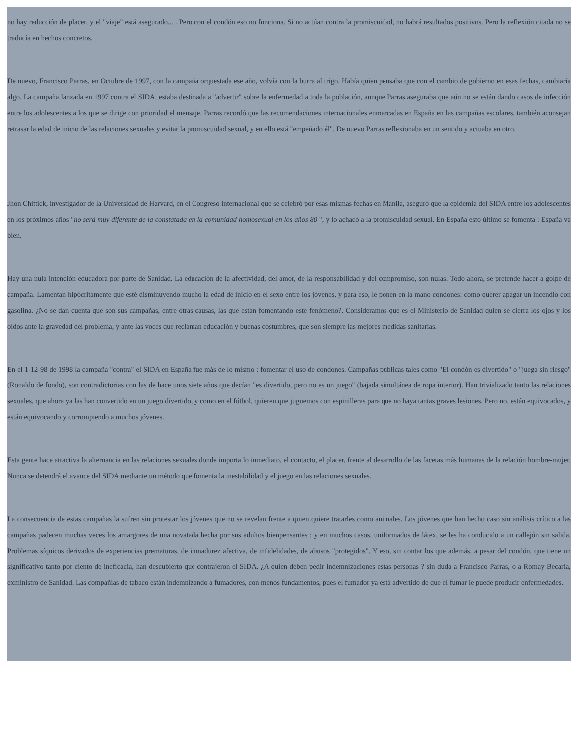no hay reducción de placer, y el "viaje" está asegurado... . Pero con el condón eso no funciona. Si no actúan contra la promiscuidad, no habrá resultados positivos. Pero la reflexión citada no se traducía en hechos concretos.
De nuevo, Francisco Parras, en Octubre de 1997, con la campaña orquestada ese año, volvía con la burra al trigo. Había quien pensaba que con el cambio de gobierno en esas fechas, cambiaría algo. La campaña lanzada en 1997 contra el SIDA, estaba destinada a "advertir" sobre la enfermedad a toda la población, aunque Parras aseguraba que aún no se están dando casos de infección entre los adolescentes a los que se dirige con prioridad el mensaje. Parras recordó que las recomendaciones internacionales enmarcadas en España en las campañas escolares, también aconsejan retrasar la edad de inicio de las relaciones sexuales y evitar la promiscuidad sexual, y en ello está "empeñado él". De nuevo Parras reflexionaba en un sentido y actuaba en otro.
Jhon Chittick, investigador de la Universidad de Harvard, en el Congreso internacional que se celebró por esas mismas fechas en Manila, aseguró que la epidemia del SIDA entre los adolescentes en los próximos años "no será muy diferente de la constatada en la comunidad homosexual en los años 80 ", y lo achacó a la promiscuidad sexual. En España esto último se fomenta : España va bien.
Hay una nula intención educadora por parte de Sanidad. La educación de la afectividad, del amor, de la responsabilidad y del compromiso, son nulas. Todo ahora, se pretende hacer a golpe de campaña. Lamentan hipócritamente que esté disminuyendo mucho la edad de inicio en el sexo entre los jóvenes, y para eso, le ponen en la mano condones: como querer apagar un incendio con gasolina. ¿No se dan cuenta que son sus campañas, entre otras causas, las que están fomentando este fenómeno?. Consideramos que es el Ministerio de Sanidad quien se cierra los ojos y los oídos ante la gravedad del problema, y ante las voces que reclaman educación y buenas costumbres, que son siempre las mejores medidas sanitarias.
En el 1-12-98 de 1998 la campaña "contra" el SIDA en España fue más de lo mismo : fomentar el uso de condones. Campañas publicas tales como "El condón es divertido" o "juega sin riesgo" (Ronaldo de fondo), son contradictorias con las de hace unos siete años que decían "es divertido, pero no es un juego" (bajada simultánea de ropa interior). Han trivializado tanto las relaciones sexuales, que ahora ya las han convertido en un juego divertido, y como en el fútbol, quieren que juguemos con espinilleras para que no haya tantas graves lesiones. Pero no, están equivocados, y están equivocando y corrompiendo a muchos jóvenes.
Esta gente hace atractiva la alternancia en las relaciones sexuales donde importa lo inmediato, el contacto, el placer, frente al desarrollo de las facetas más humanas de la relación hombre-mujer. Nunca se detendrá el avance del SIDA mediante un método que fomenta la inestabilidad y el juego en las relaciones sexuales.
La consecuencia de estas campañas la sufren sin protestar los jóvenes que no se revelan frente a quien quiere tratarles como animales. Los jóvenes que han hecho caso sin análisis crítico a las campañas padecen muchas veces los amargores de una novatada hecha por sus adultos bienpensantes ; y en muchos casos, uniformados de látex, se les ha conducido a un callejón sin salida. Problemas síquicos derivados de experiencias prematuras, de inmadurez afectiva, de infidelidades, de abusos "protegidos". Y eso, sin contar los que además, a pesar del condón, que tiene un significativo tanto por ciento de ineficacia, han descubierto que contrajeron el SIDA. ¿A quien deben pedir indemnizaciones estas personas ? sin duda a Francisco Parras, o a Romay Becaría, exministro de Sanidad. Las compañías de tabaco están indemnizando a fumadores, con menos fundamentos, pues el fumador ya está advertido de que el fumar le puede producir enfermedades.